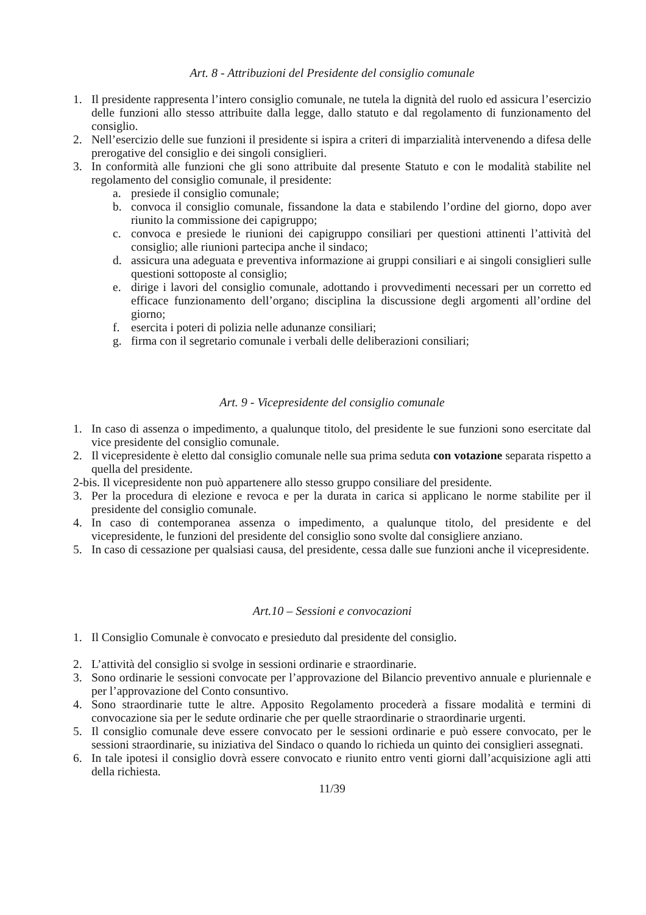Art. 8 - Attribuzioni del Presidente del consiglio comunale
1. Il presidente rappresenta l’intero consiglio comunale, ne tutela la dignità del ruolo ed assicura l’esercizio delle funzioni allo stesso attribuite dalla legge, dallo statuto e dal regolamento di funzionamento del consiglio.
2. Nell’esercizio delle sue funzioni il presidente si ispira a criteri di imparzialità intervenendo a difesa delle prerogative del consiglio e dei singoli consiglieri.
3. In conformità alle funzioni che gli sono attribuite dal presente Statuto e con le modalità stabilite nel regolamento del consiglio comunale, il presidente:
a. presiede il consiglio comunale;
b. convoca il consiglio comunale, fissandone la data e stabilendo l’ordine del giorno, dopo aver riunito la commissione dei capigruppo;
c. convoca e presiede le riunioni dei capigruppo consiliari per questioni attinenti l’attività del consiglio; alle riunioni partecipa anche il sindaco;
d. assicura una adeguata e preventiva informazione ai gruppi consiliari e ai singoli consiglieri sulle questioni sottoposte al consiglio;
e. dirige i lavori del consiglio comunale, adottando i provvedimenti necessari per un corretto ed efficace funzionamento dell’organo; disciplina la discussione degli argomenti all’ordine del giorno;
f. esercita i poteri di polizia nelle adunanze consiliari;
g. firma con il segretario comunale i verbali delle deliberazioni consiliari;
Art. 9 - Vicepresidente del consiglio comunale
1. In caso di assenza o impedimento, a qualunque titolo, del presidente le sue funzioni sono esercitate dal vice presidente del consiglio comunale.
2. Il vicepresidente è eletto dal consiglio comunale nelle sua prima seduta con votazione separata rispetto a quella del presidente.
2-bis. Il vicepresidente non può appartenere allo stesso gruppo consiliare del presidente.
3. Per la procedura di elezione e revoca e per la durata in carica si applicano le norme stabilite per il presidente del consiglio comunale.
4. In caso di contemporanea assenza o impedimento, a qualunque titolo, del presidente e del vicepresidente, le funzioni del presidente del consiglio sono svolte dal consigliere anziano.
5. In caso di cessazione per qualsiasi causa, del presidente, cessa dalle sue funzioni anche il vicepresidente.
Art.10 – Sessioni e convocazioni
1. Il Consiglio Comunale è convocato e presieduto dal presidente del consiglio.
2. L’attività del consiglio si svolge in sessioni ordinarie e straordinarie.
3. Sono ordinarie le sessioni convocate per l’approvazione del Bilancio preventivo annuale e pluriennale e per l’approvazione del Conto consuntivo.
4. Sono straordinarie tutte le altre. Apposito Regolamento procederà a fissare modalità e termini di convocazione sia per le sedute ordinarie che per quelle straordinarie o straordinarie urgenti.
5. Il consiglio comunale deve essere convocato per le sessioni ordinarie e può essere convocato, per le sessioni straordinarie, su iniziativa del Sindaco o quando lo richieda un quinto dei consiglieri assegnati.
6. In tale ipotesi il consiglio dovrà essere convocato e riunito entro venti giorni dall’acquisizione agli atti della richiesta.
11/39